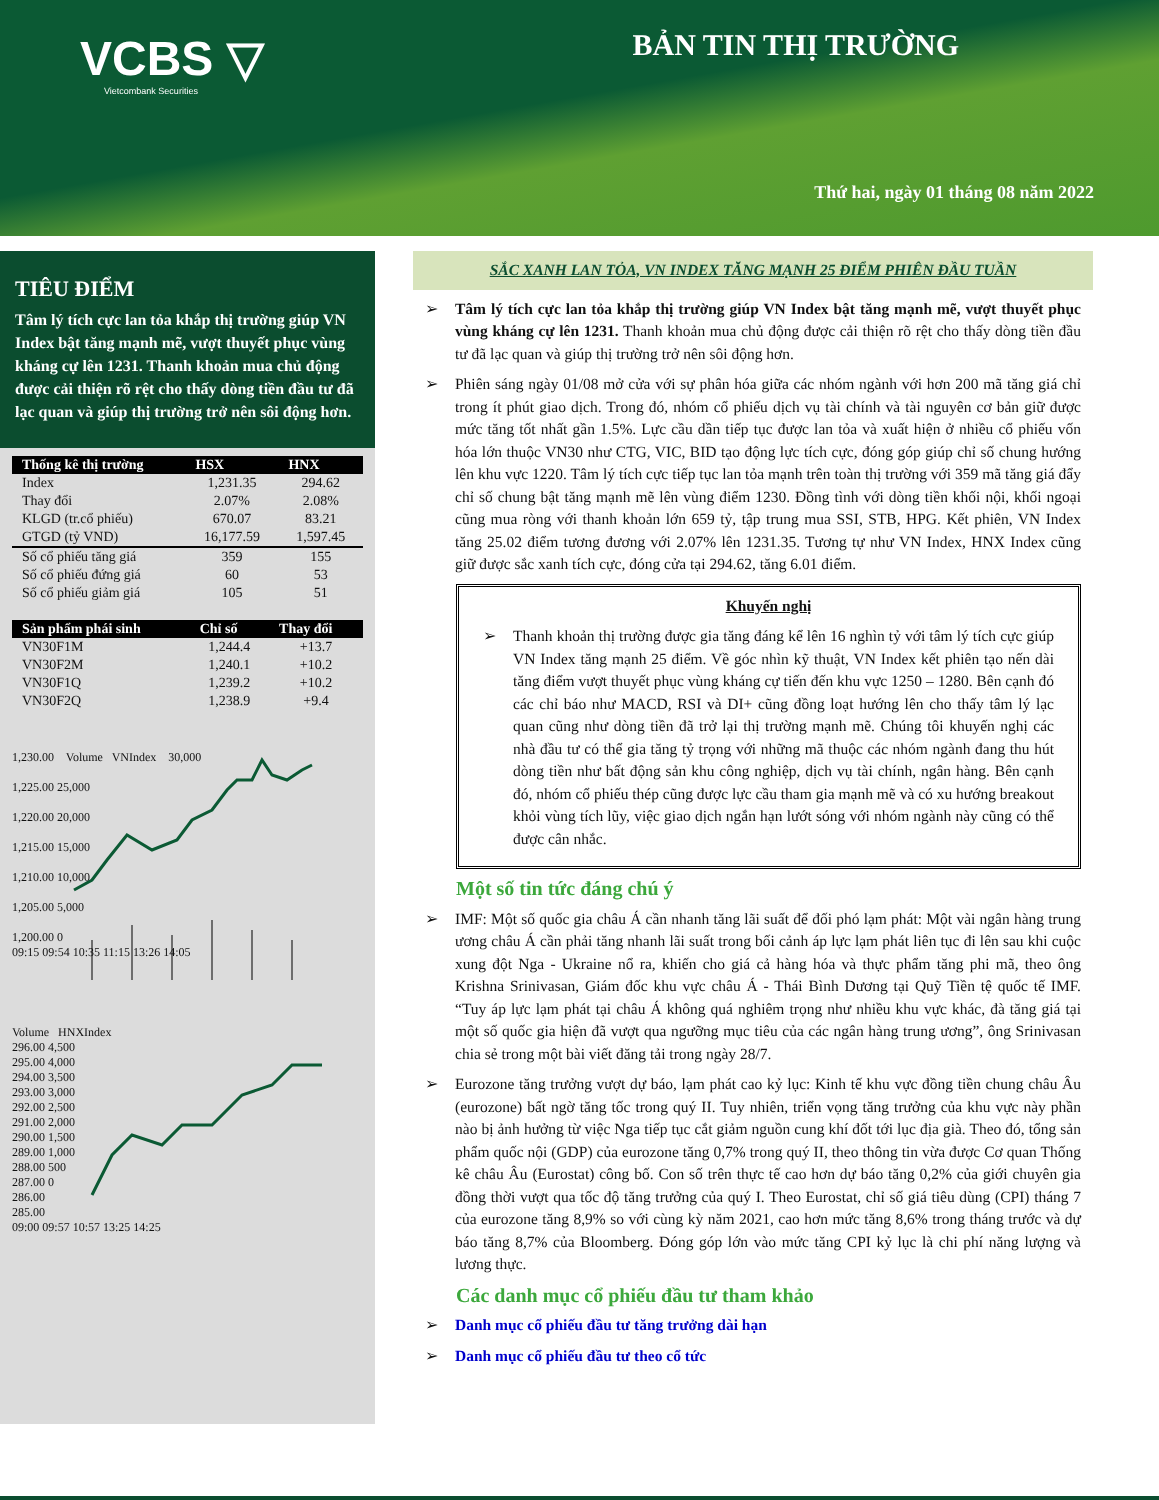VCBS ▽
Vietcombank Securities
BẢN TIN THỊ TRƯỜNG
Thứ hai, ngày 01 tháng 08 năm 2022
TIÊU ĐIỂM
Tâm lý tích cực lan tỏa khắp thị trường giúp VN Index bật tăng mạnh mẽ, vượt thuyết phục vùng kháng cự lên 1231. Thanh khoản mua chủ động được cải thiện rõ rệt cho thấy dòng tiền đầu tư đã lạc quan và giúp thị trường trở nên sôi động hơn.
| Thống kê thị trường | HSX | HNX |
| --- | --- | --- |
| Index | 1,231.35 | 294.62 |
| Thay đổi | 2.07% | 2.08% |
| KLGD (tr.cổ phiếu) | 670.07 | 83.21 |
| GTGD (tỷ VND) | 16,177.59 | 1,597.45 |
| Số cổ phiếu tăng giá | 359 | 155 |
| Số cổ phiếu đứng giá | 60 | 53 |
| Số cổ phiếu giảm giá | 105 | 51 |
| Sản phẩm phái sinh | Chỉ số | Thay đổi |
| --- | --- | --- |
| VN30F1M | 1,244.4 | +13.7 |
| VN30F2M | 1,240.1 | +10.2 |
| VN30F1Q | 1,239.2 | +10.2 |
| VN30F2Q | 1,238.9 | +9.4 |
1,230.00 Volume VNIndex 30,000
1,225.00 25,000
1,220.00 20,000
1,215.00 15,000
1,210.00 10,000
1,205.00 5,000
1,200.00 0
09:15 09:54 10:35 11:15 13:26 14:05
Volume HNXIndex
296.00 4,500
295.00 4,000
294.00 3,500
293.00 3,000
292.00 2,500
291.00 2,000
290.00 1,500
289.00 1,000
288.00 500
287.00 0
286.00
285.00
09:00 09:57 10:57 13:25 14:25
SẮC XANH LAN TỎA, VN INDEX TĂNG MẠNH 25 ĐIỂM PHIÊN ĐẦU TUẦN
➢ Tâm lý tích cực lan tỏa khắp thị trường giúp VN Index bật tăng mạnh mẽ, vượt thuyết phục vùng kháng cự lên 1231. Thanh khoản mua chủ động được cải thiện rõ rệt cho thấy dòng tiền đầu tư đã lạc quan và giúp thị trường trở nên sôi động hơn.
➢ Phiên sáng ngày 01/08 mở cửa với sự phân hóa giữa các nhóm ngành với hơn 200 mã tăng giá chỉ trong ít phút giao dịch. Trong đó, nhóm cổ phiếu dịch vụ tài chính và tài nguyên cơ bản giữ được mức tăng tốt nhất gần 1.5%. Lực cầu dần tiếp tục được lan tỏa và xuất hiện ở nhiều cổ phiếu vốn hóa lớn thuộc VN30 như CTG, VIC, BID tạo động lực tích cực, đóng góp giúp chỉ số chung hướng lên khu vực 1220. Tâm lý tích cực tiếp tục lan tỏa mạnh trên toàn thị trường với 359 mã tăng giá đẩy chỉ số chung bật tăng mạnh mẽ lên vùng điểm 1230. Đồng tình với dòng tiền khối nội, khối ngoại cũng mua ròng với thanh khoản lớn 659 tỷ, tập trung mua SSI, STB, HPG. Kết phiên, VN Index tăng 25.02 điểm tương đương với 2.07% lên 1231.35. Tương tự như VN Index, HNX Index cũng giữ được sắc xanh tích cực, đóng cửa tại 294.62, tăng 6.01 điểm.
Khuyến nghị
➢ Thanh khoản thị trường được gia tăng đáng kể lên 16 nghìn tỷ với tâm lý tích cực giúp VN Index tăng mạnh 25 điểm. Về góc nhìn kỹ thuật, VN Index kết phiên tạo nến dài tăng điểm vượt thuyết phục vùng kháng cự tiến đến khu vực 1250 – 1280. Bên cạnh đó các chỉ báo như MACD, RSI và DI+ cũng đồng loạt hướng lên cho thấy tâm lý lạc quan cũng như dòng tiền đã trở lại thị trường mạnh mẽ. Chúng tôi khuyến nghị các nhà đầu tư có thể gia tăng tỷ trọng với những mã thuộc các nhóm ngành đang thu hút dòng tiền như bất động sản khu công nghiệp, dịch vụ tài chính, ngân hàng. Bên cạnh đó, nhóm cổ phiếu thép cũng được lực cầu tham gia mạnh mẽ và có xu hướng breakout khỏi vùng tích lũy, việc giao dịch ngắn hạn lướt sóng với nhóm ngành này cũng có thể được cân nhắc.
Một số tin tức đáng chú ý
➢ IMF: Một số quốc gia châu Á cần nhanh tăng lãi suất để đối phó lạm phát: Một vài ngân hàng trung ương châu Á cần phải tăng nhanh lãi suất trong bối cảnh áp lực lạm phát liên tục đi lên sau khi cuộc xung đột Nga - Ukraine nổ ra, khiến cho giá cả hàng hóa và thực phẩm tăng phi mã, theo ông Krishna Srinivasan, Giám đốc khu vực châu Á - Thái Bình Dương tại Quỹ Tiền tệ quốc tế IMF. “Tuy áp lực lạm phát tại châu Á không quá nghiêm trọng như nhiều khu vực khác, đà tăng giá tại một số quốc gia hiện đã vượt qua ngưỡng mục tiêu của các ngân hàng trung ương”, ông Srinivasan chia sẻ trong một bài viết đăng tải trong ngày 28/7.
➢ Eurozone tăng trưởng vượt dự báo, lạm phát cao kỷ lục: Kinh tế khu vực đồng tiền chung châu Âu (eurozone) bất ngờ tăng tốc trong quý II. Tuy nhiên, triển vọng tăng trưởng của khu vực này phần nào bị ảnh hưởng từ việc Nga tiếp tục cắt giảm nguồn cung khí đốt tới lục địa già. Theo đó, tổng sản phẩm quốc nội (GDP) của eurozone tăng 0,7% trong quý II, theo thông tin vừa được Cơ quan Thống kê châu Âu (Eurostat) công bố. Con số trên thực tế cao hơn dự báo tăng 0,2% của giới chuyên gia đồng thời vượt qua tốc độ tăng trưởng của quý I. Theo Eurostat, chỉ số giá tiêu dùng (CPI) tháng 7 của eurozone tăng 8,9% so với cùng kỳ năm 2021, cao hơn mức tăng 8,6% trong tháng trước và dự báo tăng 8,7% của Bloomberg. Đóng góp lớn vào mức tăng CPI kỷ lục là chi phí năng lượng và lương thực.
Các danh mục cổ phiếu đầu tư tham khảo
➢ Danh mục cổ phiếu đầu tư tăng trưởng dài hạn
➢ Danh mục cổ phiếu đầu tư theo cổ tức